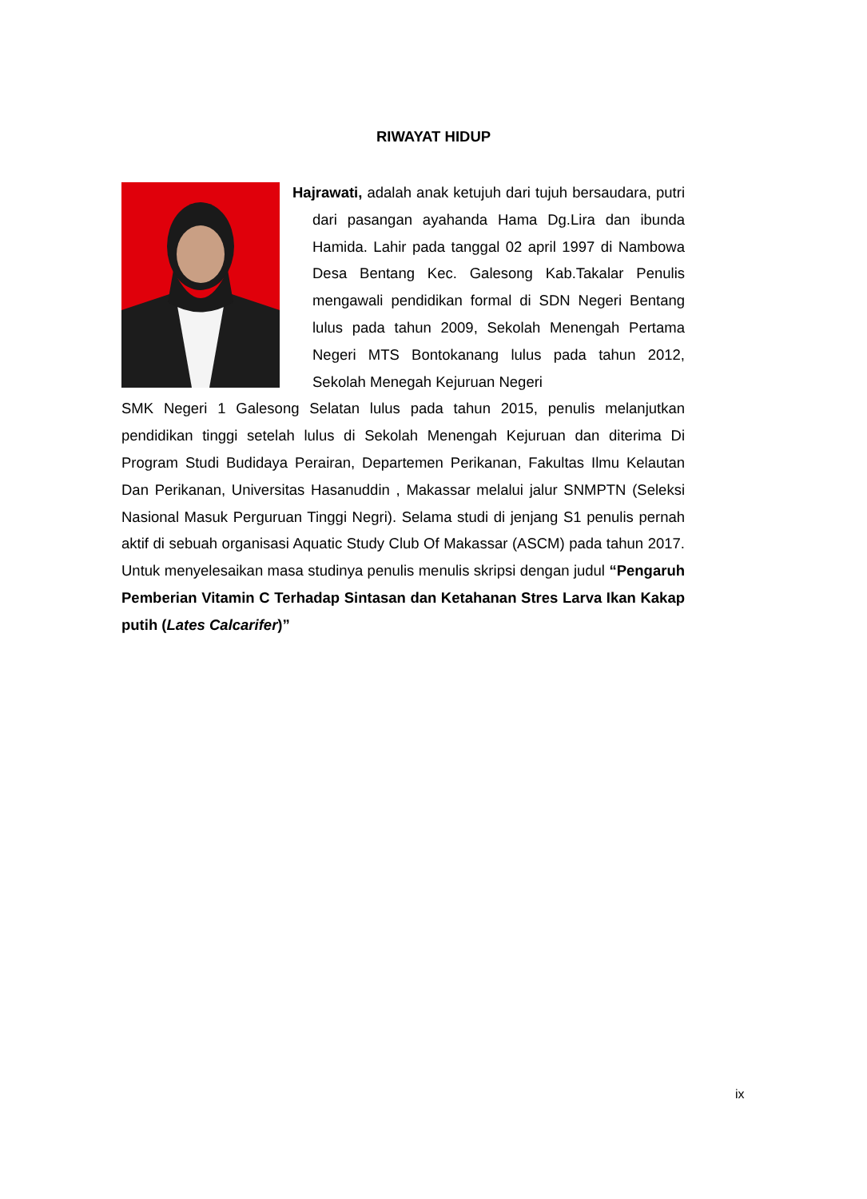RIWAYAT HIDUP
Hajrawati, adalah anak ketujuh dari tujuh bersaudara, putri dari pasangan ayahanda Hama Dg.Lira dan ibunda Hamida. Lahir pada tanggal 02 april 1997 di Nambowa Desa Bentang Kec. Galesong Kab.Takalar Penulis mengawali pendidikan formal di SDN Negeri Bentang lulus pada tahun 2009, Sekolah Menengah Pertama Negeri MTS Bontokanang lulus pada tahun 2012, Sekolah Menegah Kejuruan Negeri
SMK Negeri 1 Galesong Selatan lulus pada tahun 2015, penulis melanjutkan pendidikan tinggi setelah lulus di Sekolah Menengah Kejuruan dan diterima Di Program Studi Budidaya Perairan, Departemen Perikanan, Fakultas Ilmu Kelautan Dan Perikanan, Universitas Hasanuddin , Makassar melalui jalur SNMPTN (Seleksi Nasional Masuk Perguruan Tinggi Negri). Selama studi di jenjang S1 penulis pernah aktif di sebuah organisasi Aquatic Study Club Of Makassar (ASCM) pada tahun 2017. Untuk menyelesaikan masa studinya penulis menulis skripsi dengan judul “Pengaruh Pemberian Vitamin C Terhadap Sintasan dan Ketahanan Stres Larva Ikan Kakap putih (Lates Calcarifer)”
ix